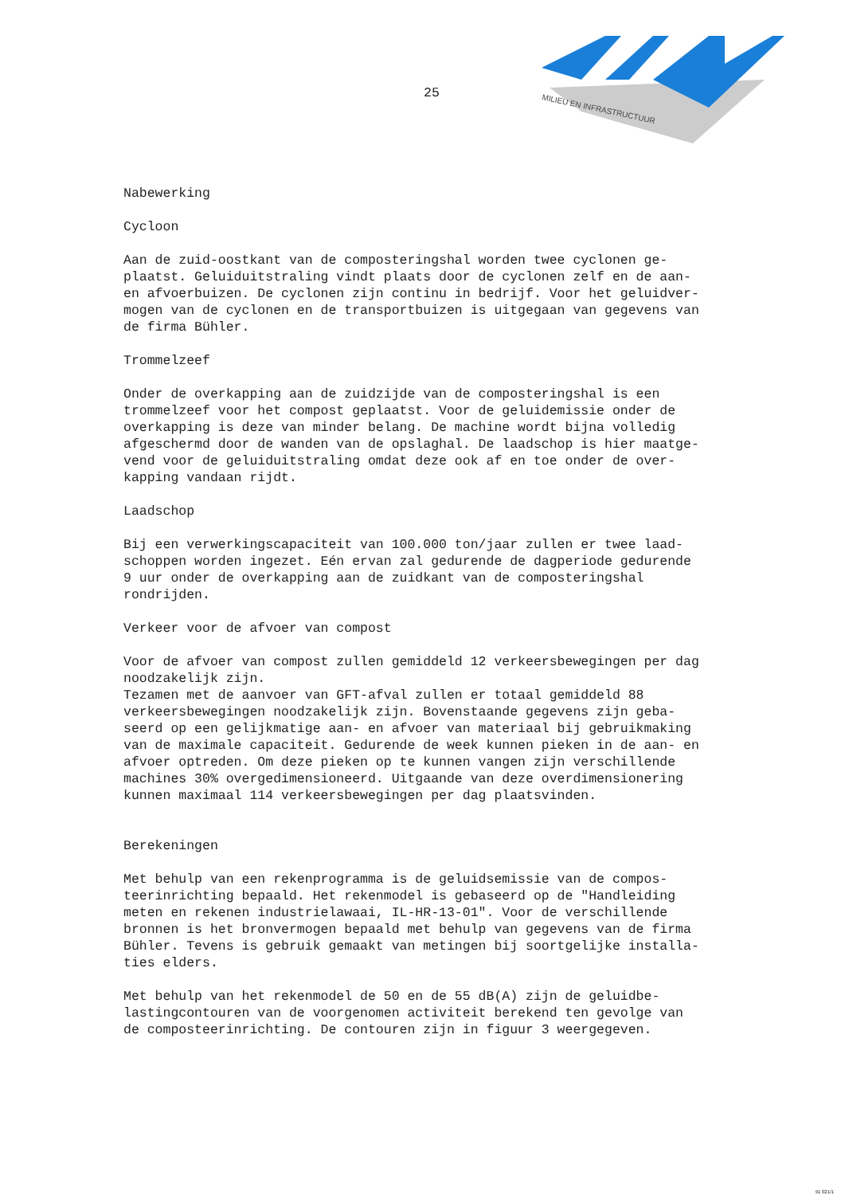25
MILIEU EN INFRASTRUCTUUR
Nabewerking
Cycloon
Aan de zuid-oostkant van de composteringshal worden twee cyclonen ge-
plaatst. Geluiduitstraling vindt plaats door de cyclonen zelf en de aan-
en afvoerbuizen. De cyclonen zijn continu in bedrijf. Voor het geluidver-
mogen van de cyclonen en de transportbuizen is uitgegaan van gegevens van
de firma Bühler.
Trommelzeef
Onder de overkapping aan de zuidzijde van de composteringshal is een
trommelzeef voor het compost geplaatst. Voor de geluidemissie onder de
overkapping is deze van minder belang. De machine wordt bijna volledig
afgeschermd door de wanden van de opslaghal. De laadschop is hier maatge-
vend voor de geluiduitstraling omdat deze ook af en toe onder de over-
kapping vandaan rijdt.
Laadschop
Bij een verwerkingscapaciteit van 100.000 ton/jaar zullen er twee laad-
schoppen worden ingezet. Eén ervan zal gedurende de dagperiode gedurende
9 uur onder de overkapping aan de zuidkant van de composteringshal
rondrijden.
Verkeer voor de afvoer van compost
Voor de afvoer van compost zullen gemiddeld 12 verkeersbewegingen per dag
noodzakelijk zijn.
Tezamen met de aanvoer van GFT-afval zullen er totaal gemiddeld 88
verkeersbewegingen noodzakelijk zijn. Bovenstaande gegevens zijn geba-
seerd op een gelijkmatige aan- en afvoer van materiaal bij gebruikmaking
van de maximale capaciteit. Gedurende de week kunnen pieken in de aan- en
afvoer optreden. Om deze pieken op te kunnen vangen zijn verschillende
machines 30% overgedimensioneerd. Uitgaande van deze overdimensionering
kunnen maximaal 114 verkeersbewegingen per dag plaatsvinden.
Berekeningen
Met behulp van een rekenprogramma is de geluidsemissie van de compos-
teerinrichting bepaald. Het rekenmodel is gebaseerd op de "Handleiding
meten en rekenen industrielawaai, IL-HR-13-01". Voor de verschillende
bronnen is het bronvermogen bepaald met behulp van gegevens van de firma
Bühler. Tevens is gebruik gemaakt van metingen bij soortgelijke installa-
ties elders.
Met behulp van het rekenmodel de 50 en de 55 dB(A) zijn de geluidbe-
lastingcontouren van de voorgenomen activiteit berekend ten gevolge van
de composteerinrichting. De contouren zijn in figuur 3 weergegeven.
91 021/1